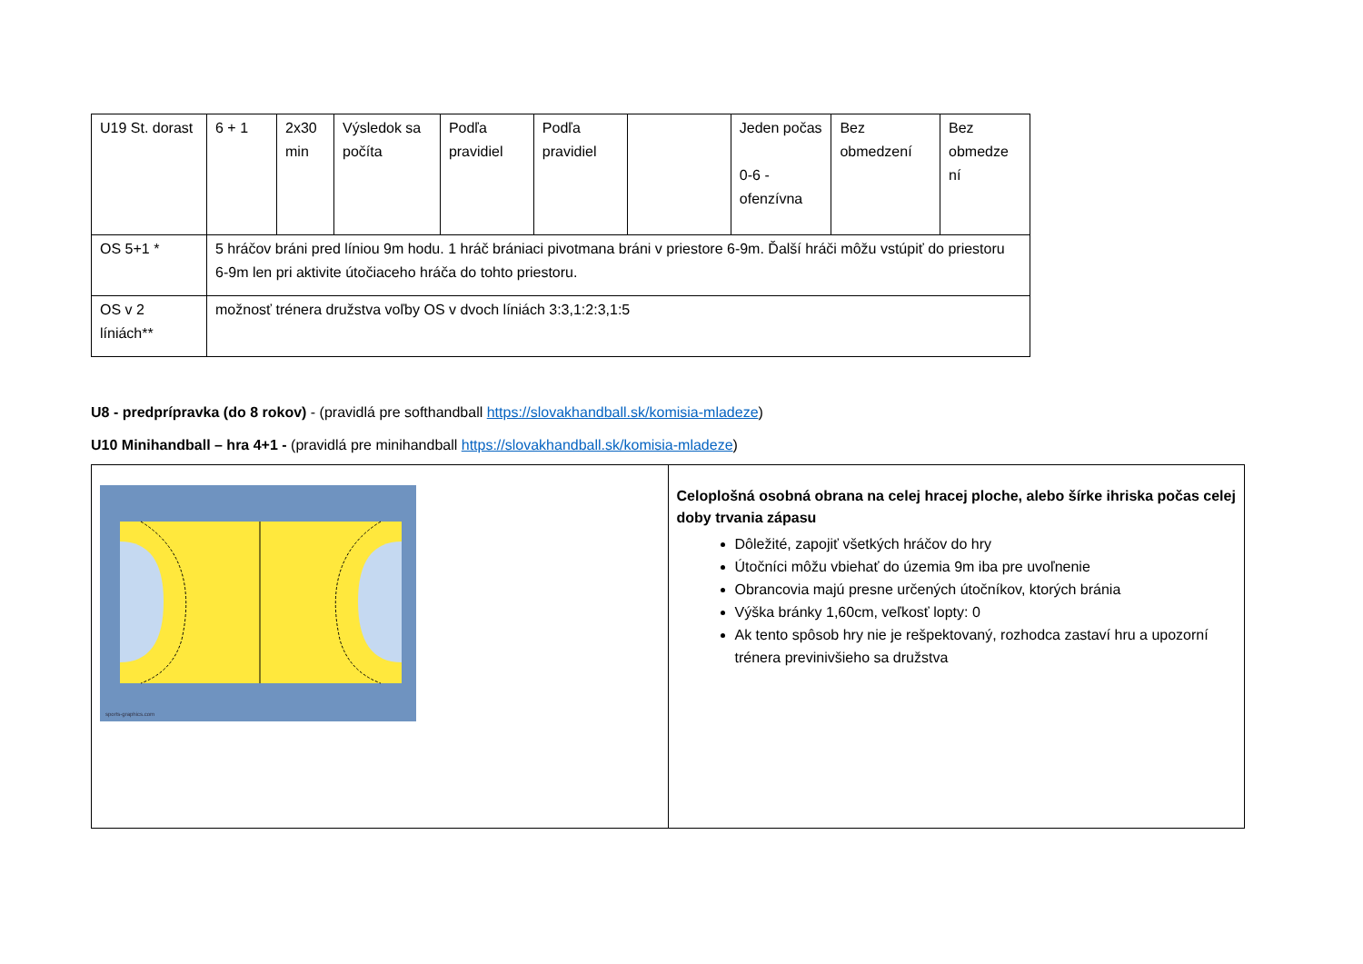| U19 St. dorast | 6 + 1 | 2x30 min | Výsledok sa počíta | Podľa pravidiel | Podľa pravidiel | | Jeden počas 0-6 - ofenzívna | Bez obmedzení | Bez obmedze ní |
| OS 5+1 * | 5 hráčov bráni pred líniou 9m hodu. 1 hráč brániaci pivotmana bráni v priestore 6-9m. Ďalší hráči môžu vstúpiť do priestoru 6-9m len pri aktivite útočiaceho hráča do tohto priestoru. | | | | | | | | |
| OS v 2 líniách** | možnosť trénera družstva voľby OS v dvoch líniách 3:3,1:2:3,1:5 | | | | | | | | |
U8 - predprípravka (do 8 rokov) - (pravidlá pre softhandball https://slovakhandball.sk/komisia-mladeze)
U10 Minihandball – hra 4+1 - (pravidlá pre minihandball https://slovakhandball.sk/komisia-mladeze)
| sports-graphics.com | Celoplošná osobná obrana na celej hracej ploche, alebo šírke ihriska počas celej doby trvania zápasu Dôležité, zapojiť všetkých hráčov do hry Útočníci môžu vbiehať do územia 9m iba pre uvoľnenie Obrancovia majú presne určených útočníkov, ktorých bránia Výška bránky 1,60cm, veľkosť lopty: 0 Ak tento spôsob hry nie je rešpektovaný, rozhodca zastaví hru a upozorní trénera previnivšieho sa družstva |